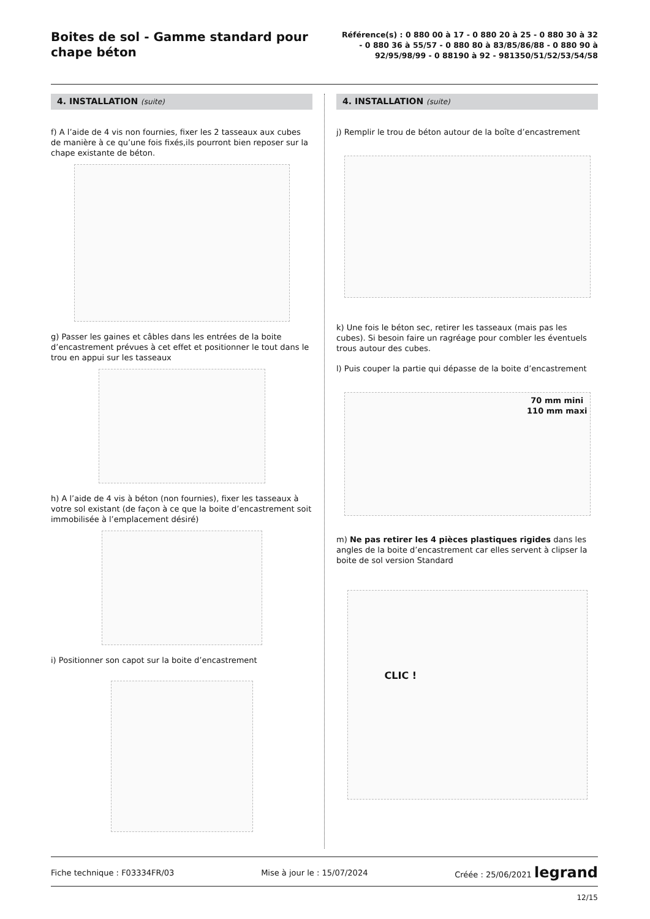Boites de sol - Gamme standard pour chape béton
Référence(s) : 0 880 00 à 17 - 0 880 20 à 25 - 0 880 30 à 32 - 0 880 36 à 55/57 - 0 880 80 à 83/85/86/88 - 0 880 90 à 92/95/98/99 - 0 88190 à 92 - 981350/51/52/53/54/58
4. INSTALLATION (suite)
f) A l’aide de 4 vis non fournies, fixer les 2 tasseaux aux cubes de manière à ce qu’une fois fixés,ils pourront bien reposer sur la chape existante de béton.
g) Passer les gaines et câbles dans les entrées de la boite d’encastrement prévues à cet effet et positionner le tout dans le trou en appui sur les tasseaux
h) A l’aide de 4 vis à béton (non fournies), fixer les tasseaux à votre sol existant (de façon à ce que la boite d’encastrement soit immobilisée à l’emplacement désiré)
i) Positionner son capot sur la boite d’encastrement
4. INSTALLATION (suite)
j) Remplir le trou de béton autour de la boîte d’encastrement
k) Une fois le béton sec, retirer les tasseaux (mais pas les cubes). Si besoin faire un ragréage pour combler les éventuels trous autour des cubes.
l) Puis couper la partie qui dépasse de la boite d’encastrement
70 mm mini
110 mm maxi
m) Ne pas retirer les 4 pièces plastiques rigides dans les angles de la boite d’encastrement car elles servent à clipser la boite de sol version Standard
CLIC !
Fiche technique : F03334FR/03 Mise à jour le : 15/07/2024 Créée : 25/06/2021 legrand
12/15